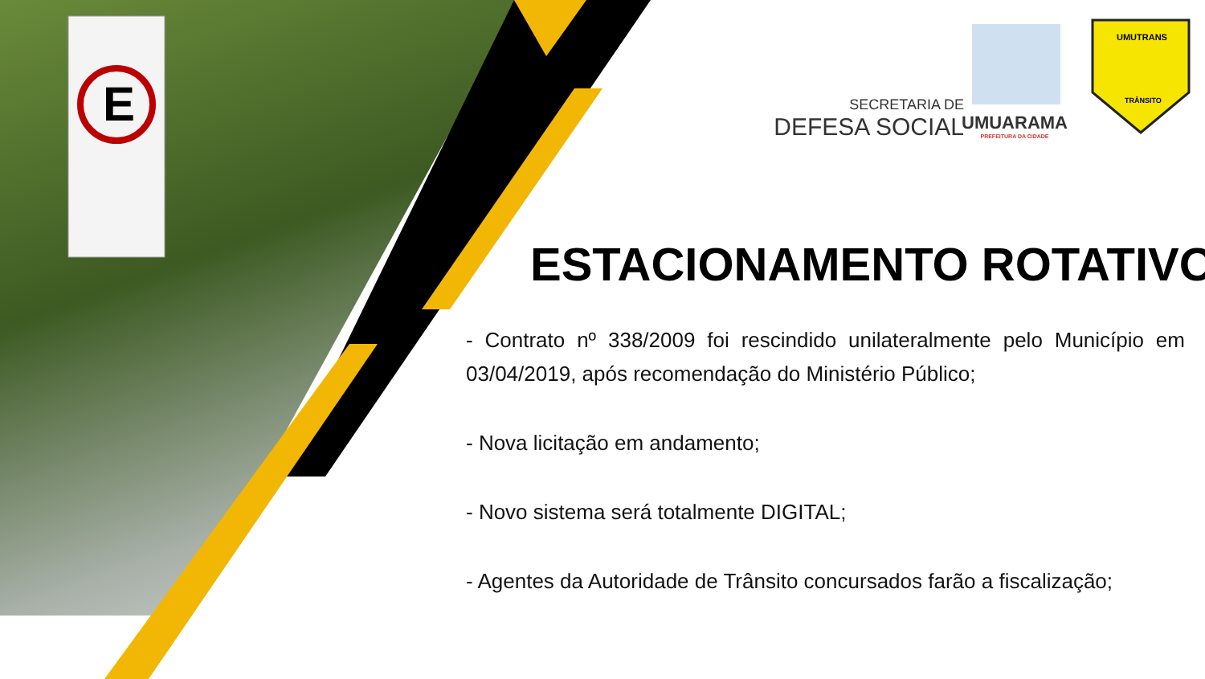E
SECRETARIA DE
DEFESA SOCIAL
UMUARAMA
PREFEITURA DA CIDADE
UMUTRANS
TRÂNSITO
ESTACIONAMENTO ROTATIVO
- Contrato nº 338/2009 foi rescindido unilateralmente pelo Município em 03/04/2019, após recomendação do Ministério Público;
- Nova licitação em andamento;
- Novo sistema será totalmente DIGITAL;
- Agentes da Autoridade de Trânsito concursados farão a fiscalização;